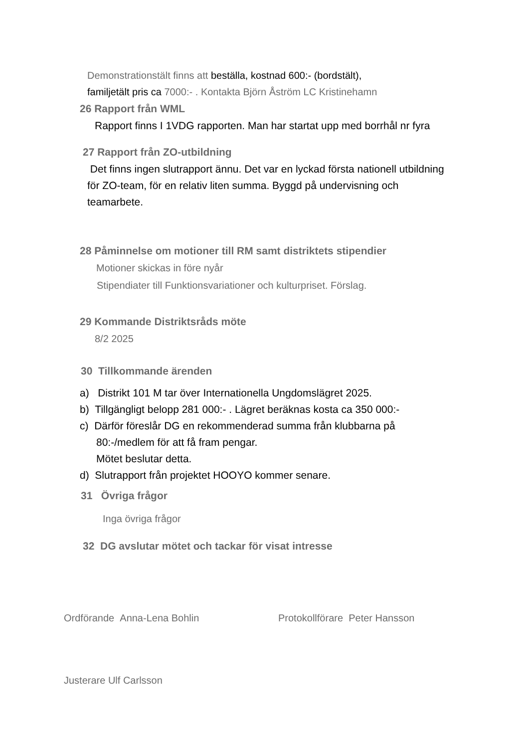Demonstrationstält finns att beställa, kostnad 600:- (bordstält),
familjetält pris ca 7000:- . Kontakta Björn Åström LC Kristinehamn
26 Rapport från WML
Rapport finns I 1VDG rapporten. Man har startat upp med borrhål nr fyra
27 Rapport från ZO-utbildning
Det finns ingen slutrapport ännu. Det var en lyckad första nationell utbildning för ZO-team, för en relativ liten summa. Byggd på undervisning och teamarbete.
28 Påminnelse om motioner till RM samt distriktets stipendier
Motioner skickas in före nyår
Stipendiater till Funktionsvariationer och kulturpriset. Förslag.
29 Kommande Distriktsråds möte
8/2 2025
30 Tillkommande ärenden
a) Distrikt 101 M tar över Internationella Ungdomslägret 2025.
b) Tillgängligt belopp 281 000:- . Lägret beräknas kosta ca 350 000:-
c) Därför föreslår DG en rekommenderad summa från klubbarna på
80:-/medlem för att få fram pengar.
Mötet beslutar detta.
d) Slutrapport från projektet HOOYO kommer senare.
31 Övriga frågor
Inga övriga frågor
32 DG avslutar mötet och tackar för visat intresse
Ordförande Anna-Lena Bohlin Protokollförare Peter Hansson
Justerare Ulf Carlsson